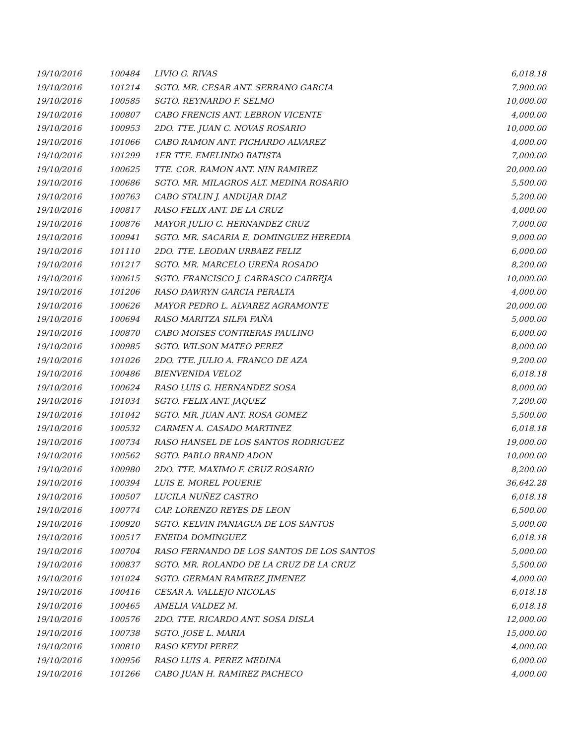| 19/10/2016 | 100484 | LIVIO G. RIVAS | 6,018.18 |
| 19/10/2016 | 101214 | SGTO. MR. CESAR ANT. SERRANO GARCIA | 7,900.00 |
| 19/10/2016 | 100585 | SGTO. REYNARDO F. SELMO | 10,000.00 |
| 19/10/2016 | 100807 | CABO FRENCIS ANT. LEBRON VICENTE | 4,000.00 |
| 19/10/2016 | 100953 | 2DO. TTE. JUAN C. NOVAS ROSARIO | 10,000.00 |
| 19/10/2016 | 101066 | CABO RAMON ANT. PICHARDO ALVAREZ | 4,000.00 |
| 19/10/2016 | 101299 | 1ER TTE. EMELINDO BATISTA | 7,000.00 |
| 19/10/2016 | 100625 | TTE. COR. RAMON ANT. NIN RAMIREZ | 20,000.00 |
| 19/10/2016 | 100686 | SGTO. MR. MILAGROS ALT. MEDINA ROSARIO | 5,500.00 |
| 19/10/2016 | 100763 | CABO STALIN J. ANDUJAR DIAZ | 5,200.00 |
| 19/10/2016 | 100817 | RASO FELIX ANT. DE LA CRUZ | 4,000.00 |
| 19/10/2016 | 100876 | MAYOR JULIO C. HERNANDEZ CRUZ | 7,000.00 |
| 19/10/2016 | 100941 | SGTO. MR. SACARIA E. DOMINGUEZ HEREDIA | 9,000.00 |
| 19/10/2016 | 101110 | 2DO. TTE. LEODAN URBAEZ FELIZ | 6,000.00 |
| 19/10/2016 | 101217 | SGTO. MR. MARCELO UREÑA ROSADO | 8,200.00 |
| 19/10/2016 | 100615 | SGTO. FRANCISCO J. CARRASCO CABREJA | 10,000.00 |
| 19/10/2016 | 101206 | RASO DAWRYN GARCIA PERALTA | 4,000.00 |
| 19/10/2016 | 100626 | MAYOR PEDRO L. ALVAREZ AGRAMONTE | 20,000.00 |
| 19/10/2016 | 100694 | RASO MARITZA SILFA FAÑA | 5,000.00 |
| 19/10/2016 | 100870 | CABO MOISES CONTRERAS PAULINO | 6,000.00 |
| 19/10/2016 | 100985 | SGTO. WILSON MATEO PEREZ | 8,000.00 |
| 19/10/2016 | 101026 | 2DO. TTE. JULIO A. FRANCO DE AZA | 9,200.00 |
| 19/10/2016 | 100486 | BIENVENIDA VELOZ | 6,018.18 |
| 19/10/2016 | 100624 | RASO LUIS G. HERNANDEZ SOSA | 8,000.00 |
| 19/10/2016 | 101034 | SGTO. FELIX ANT. JAQUEZ | 7,200.00 |
| 19/10/2016 | 101042 | SGTO. MR. JUAN ANT. ROSA GOMEZ | 5,500.00 |
| 19/10/2016 | 100532 | CARMEN A. CASADO MARTINEZ | 6,018.18 |
| 19/10/2016 | 100734 | RASO HANSEL DE LOS SANTOS RODRIGUEZ | 19,000.00 |
| 19/10/2016 | 100562 | SGTO. PABLO BRAND ADON | 10,000.00 |
| 19/10/2016 | 100980 | 2DO. TTE. MAXIMO F. CRUZ ROSARIO | 8,200.00 |
| 19/10/2016 | 100394 | LUIS E. MOREL POUERIE | 36,642.28 |
| 19/10/2016 | 100507 | LUCILA NUÑEZ CASTRO | 6,018.18 |
| 19/10/2016 | 100774 | CAP. LORENZO REYES DE LEON | 6,500.00 |
| 19/10/2016 | 100920 | SGTO. KELVIN PANIAGUA DE LOS SANTOS | 5,000.00 |
| 19/10/2016 | 100517 | ENEIDA DOMINGUEZ | 6,018.18 |
| 19/10/2016 | 100704 | RASO FERNANDO DE LOS SANTOS DE LOS SANTOS | 5,000.00 |
| 19/10/2016 | 100837 | SGTO. MR. ROLANDO DE LA CRUZ DE LA CRUZ | 5,500.00 |
| 19/10/2016 | 101024 | SGTO. GERMAN RAMIREZ JIMENEZ | 4,000.00 |
| 19/10/2016 | 100416 | CESAR A. VALLEJO NICOLAS | 6,018.18 |
| 19/10/2016 | 100465 | AMELIA VALDEZ M. | 6,018.18 |
| 19/10/2016 | 100576 | 2DO. TTE. RICARDO ANT. SOSA DISLA | 12,000.00 |
| 19/10/2016 | 100738 | SGTO. JOSE L. MARIA | 15,000.00 |
| 19/10/2016 | 100810 | RASO KEYDI PEREZ | 4,000.00 |
| 19/10/2016 | 100956 | RASO LUIS A. PEREZ MEDINA | 6,000.00 |
| 19/10/2016 | 101266 | CABO JUAN H. RAMIREZ PACHECO | 4,000.00 |